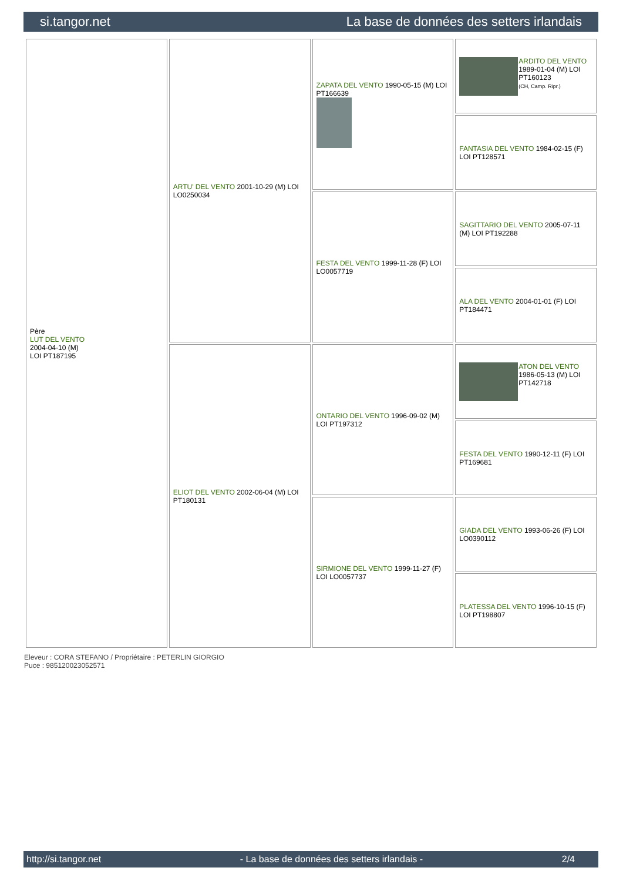si.tangor.net La base de données des setters irlandais
| Père LUT DEL VENTO 2004-04-10 (M) LOI PT187195 | ARTU' DEL VENTO 2001-10-29 (M) LOI LO0250034 | ZAPATA DEL VENTO 1990-05-15 (M) LOI PT166639 | ARDITO DEL VENTO 1989-01-04 (M) LOI PT160123 (CH, Camp. Ripr.) |
| | | | FANTASIA DEL VENTO 1984-02-15 (F) LOI PT128571 |
| | | FESTA DEL VENTO 1999-11-28 (F) LOI LO0057719 | SAGITTARIO DEL VENTO 2005-07-11 (M) LOI PT192288 |
| | | | ALA DEL VENTO 2004-01-01 (F) LOI PT184471 |
| | ELIOT DEL VENTO 2002-06-04 (M) LOI PT180131 | ONTARIO DEL VENTO 1996-09-02 (M) LOI PT197312 | ATON DEL VENTO 1986-05-13 (M) LOI PT142718 |
| | | | FESTA DEL VENTO 1990-12-11 (F) LOI PT169681 |
| | | SIRMIONE DEL VENTO 1999-11-27 (F) LOI LO0057737 | GIADA DEL VENTO 1993-06-26 (F) LOI LO0390112 |
| | | | PLATESSA DEL VENTO 1996-10-15 (F) LOI PT198807 |
Eleveur : CORA STEFANO / Propriétaire : PETERLIN GIORGIO
Puce : 985120023052571
http://si.tangor.net - La base de données des setters irlandais - 2/4